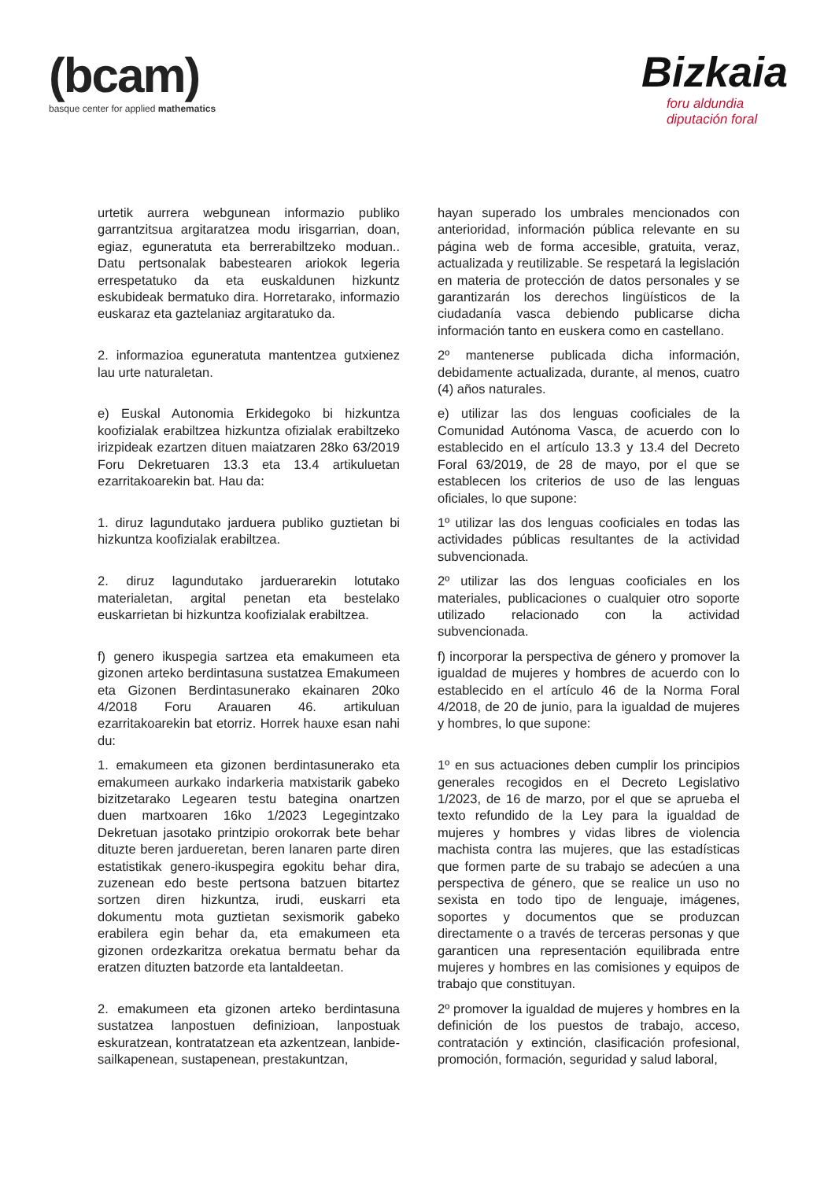(bcam)
basque center for applied mathematics
Bizkaia
foru aldundia
diputación foral
| urtetik aurrera webgunean informazio publiko garrantzitsua argitaratzea modu irisgarrian, doan, egiaz, eguneratuta eta berrerabiltzeko moduan.. Datu pertsonalak babestearen ariokok legeria errespetatuko da eta euskaldunen hizkuntz eskubideak bermatuko dira. Horretarako, informazio euskaraz eta gaztelaniaz argitaratuko da. | | hayan superado los umbrales mencionados con anterioridad, información pública relevante en su página web de forma accesible, gratuita, veraz, actualizada y reutilizable. Se respetará la legislación en materia de protección de datos personales y se garantizarán los derechos lingüísticos de la ciudadanía vasca debiendo publicarse dicha información tanto en euskera como en castellano. |
| 2. informazioa eguneratuta mantentzea gutxienez lau urte naturaletan. | | 2º mantenerse publicada dicha información, debidamente actualizada, durante, al menos, cuatro (4) años naturales. |
| e) Euskal Autonomia Erkidegoko bi hizkuntza koofizialak erabiltzea hizkuntza ofizialak erabiltzeko irizpideak ezartzen dituen maiatzaren 28ko 63/2019 Foru Dekretuaren 13.3 eta 13.4 artikuluetan ezarritakoarekin bat. Hau da: | | e) utilizar las dos lenguas cooficiales de la Comunidad Autónoma Vasca, de acuerdo con lo establecido en el artículo 13.3 y 13.4 del Decreto Foral 63/2019, de 28 de mayo, por el que se establecen los criterios de uso de las lenguas oficiales, lo que supone: |
| 1. diruz lagundutako jarduera publiko guztietan bi hizkuntza koofizialak erabiltzea. | | 1º utilizar las dos lenguas cooficiales en todas las actividades públicas resultantes de la actividad subvencionada. |
| 2. diruz lagundutako jarduerarekin lotutako materialetan, argital penetan eta bestelako euskarrietan bi hizkuntza koofizialak erabiltzea. | | 2º utilizar las dos lenguas cooficiales en los materiales, publicaciones o cualquier otro soporte utilizado relacionado con la actividad subvencionada. |
| f) genero ikuspegia sartzea eta emakumeen eta gizonen arteko berdintasuna sustatzea Emakumeen eta Gizonen Berdintasunerako ekainaren 20ko 4/2018 Foru Arauaren 46. artikuluan ezarritakoarekin bat etorriz. Horrek hauxe esan nahi du: | | f) incorporar la perspectiva de género y promover la igualdad de mujeres y hombres de acuerdo con lo establecido en el artículo 46 de la Norma Foral 4/2018, de 20 de junio, para la igualdad de mujeres y hombres, lo que supone: |
| 1. emakumeen eta gizonen berdintasunerako eta emakumeen aurkako indarkeria matxistarik gabeko bizitzetarako Legearen testu bategina onartzen duen martxoaren 16ko 1/2023 Legegintzako Dekretuan jasotako printzipio orokorrak bete behar dituzte beren jardueretan, beren lanaren parte diren estatistikak genero-ikuspegira egokitu behar dira, zuzenean edo beste pertsona batzuen bitartez sortzen diren hizkuntza, irudi, euskarri eta dokumentu mota guztietan sexismorik gabeko erabilera egin behar da, eta emakumeen eta gizonen ordezkaritza orekatua bermatu behar da eratzen dituzten batzorde eta lantaldeetan. | | 1º en sus actuaciones deben cumplir los principios generales recogidos en el Decreto Legislativo 1/2023, de 16 de marzo, por el que se aprueba el texto refundido de la Ley para la igualdad de mujeres y hombres y vidas libres de violencia machista contra las mujeres, que las estadísticas que formen parte de su trabajo se adecúen a una perspectiva de género, que se realice un uso no sexista en todo tipo de lenguaje, imágenes, soportes y documentos que se produzcan directamente o a través de terceras personas y que garanticen una representación equilibrada entre mujeres y hombres en las comisiones y equipos de trabajo que constituyan. |
| 2. emakumeen eta gizonen arteko berdintasuna sustatzea lanpostuen definizioan, lanpostuak eskuratzean, kontratatzean eta azkentzean, lanbide-sailkapenean, sustapenean, prestakuntzan, | | 2º promover la igualdad de mujeres y hombres en la definición de los puestos de trabajo, acceso, contratación y extinción, clasificación profesional, promoción, formación, seguridad y salud laboral, |